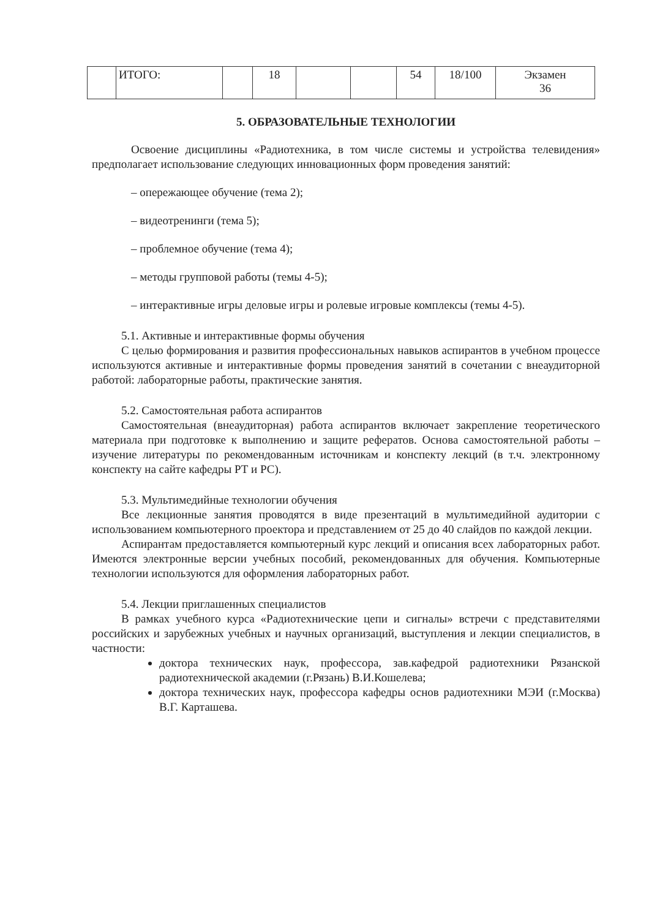| | ИТОГО: | | 18 | | | 54 | 18/100 | Экзамен 36 |
5. ОБРАЗОВАТЕЛЬНЫЕ ТЕХНОЛОГИИ
Освоение дисциплины «Радиотехника, в том числе системы и устройства телевидения» предполагает использование следующих инновационных форм проведения занятий:
– опережающее обучение (тема 2);
– видеотренинги (тема 5);
– проблемное обучение (тема 4);
– методы групповой работы (темы 4-5);
– интерактивные игры деловые игры и ролевые игровые комплексы (темы 4-5).
5.1. Активные и интерактивные формы обучения
С целью формирования и развития профессиональных навыков аспирантов в учебном процессе используются активные и интерактивные формы проведения занятий в сочетании с внеаудиторной работой: лабораторные работы, практические занятия.
5.2. Самостоятельная работа аспирантов
Самостоятельная (внеаудиторная) работа аспирантов включает закрепление теоретического материала при подготовке к выполнению и защите рефератов. Основа самостоятельной работы – изучение литературы по рекомендованным источникам и конспекту лекций (в т.ч. электронному конспекту на сайте кафедры РТ и РС).
5.3. Мультимедийные технологии обучения
Все лекционные занятия проводятся в виде презентаций в мультимедийной аудитории с использованием компьютерного проектора и представлением от 25 до 40 слайдов по каждой лекции.
Аспирантам предоставляется компьютерный курс лекций и описания всех лабораторных работ. Имеются электронные версии учебных пособий, рекомендованных для обучения. Компьютерные технологии используются для оформления лабораторных работ.
5.4. Лекции приглашенных специалистов
В рамках учебного курса «Радиотехнические цепи и сигналы» встречи с представителями российских и зарубежных учебных и научных организаций, выступления и лекции специалистов, в частности:
доктора технических наук, профессора, зав.кафедрой радиотехники Рязанской радиотехнической академии (г.Рязань) В.И.Кошелева;
доктора технических наук, профессора кафедры основ радиотехники МЭИ (г.Москва) В.Г. Карташева.